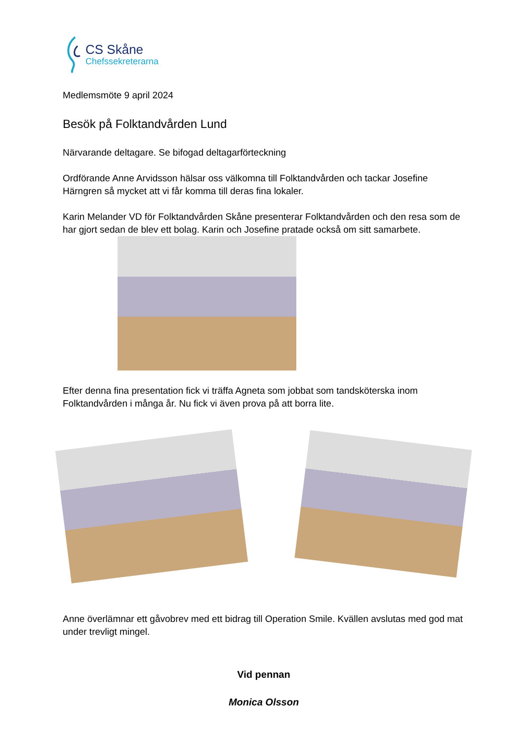CS Skåne
Chefssekreterarna
Medlemsmöte 9 april 2024
Besök på Folktandvården Lund
Närvarande deltagare. Se bifogad deltagarförteckning
Ordförande Anne Arvidsson hälsar oss välkomna till Folktandvården och tackar Josefine Härngren så mycket att vi får komma till deras fina lokaler.
Karin Melander VD för Folktandvården Skåne presenterar Folktandvården och den resa som de har gjort sedan de blev ett bolag. Karin och Josefine pratade också om sitt samarbete.
Efter denna fina presentation fick vi träffa Agneta som jobbat som tandsköterska inom Folktandvården i många år. Nu fick vi även prova på att borra lite.
Anne överlämnar ett gåvobrev med ett bidrag till Operation Smile. Kvällen avslutas med god mat under trevligt mingel.
Vid pennan
Monica Olsson